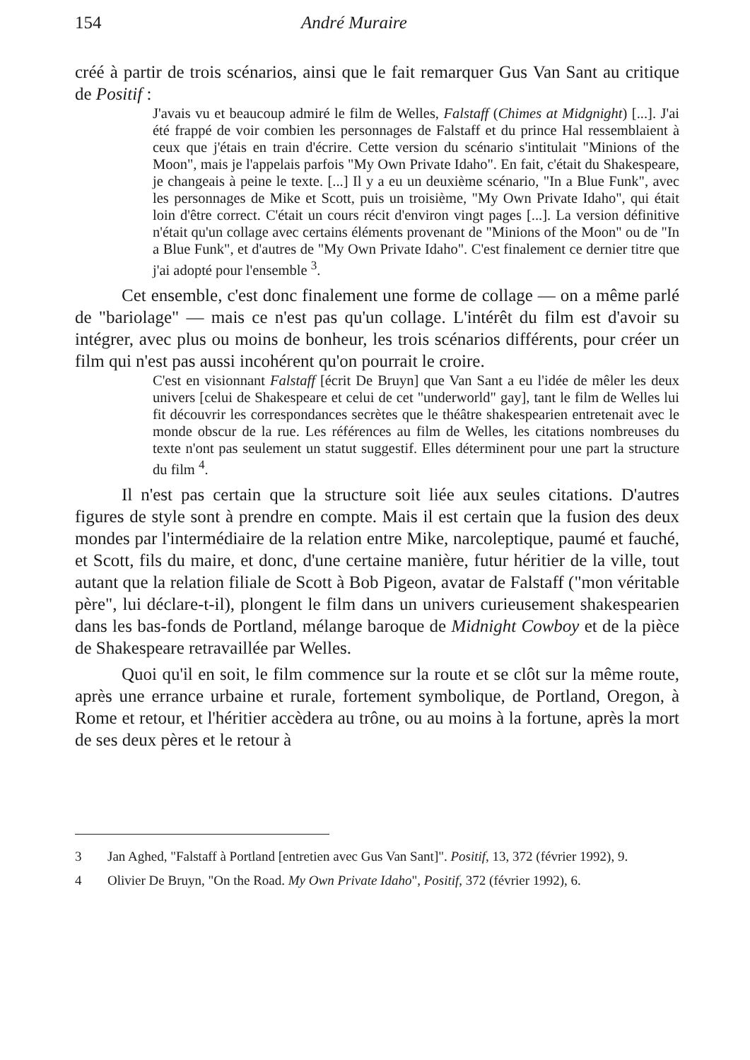154 André Muraire
créé à partir de trois scénarios, ainsi que le fait remarquer Gus Van Sant au critique de Positif :
J'avais vu et beaucoup admiré le film de Welles, Falstaff (Chimes at Midgnight) [...]. J'ai été frappé de voir combien les personnages de Falstaff et du prince Hal ressemblaient à ceux que j'étais en train d'écrire. Cette version du scénario s'intitulait "Minions of the Moon", mais je l'appelais parfois "My Own Private Idaho". En fait, c'était du Shakespeare, je changeais à peine le texte. [...] Il y a eu un deuxième scénario, "In a Blue Funk", avec les personnages de Mike et Scott, puis un troisième, "My Own Private Idaho", qui était loin d'être correct. C'était un cours récit d'environ vingt pages [...]. La version définitive n'était qu'un collage avec certains éléments provenant de "Minions of the Moon" ou de "In a Blue Funk", et d'autres de "My Own Private Idaho". C'est finalement ce dernier titre que j'ai adopté pour l'ensemble <sup>3</sup>.
Cet ensemble, c'est donc finalement une forme de collage — on a même parlé de "bariolage" — mais ce n'est pas qu'un collage. L'intérêt du film est d'avoir su intégrer, avec plus ou moins de bonheur, les trois scénarios différents, pour créer un film qui n'est pas aussi incohérent qu'on pourrait le croire.
C'est en visionnant Falstaff [écrit De Bruyn] que Van Sant a eu l'idée de mêler les deux univers [celui de Shakespeare et celui de cet "underworld" gay], tant le film de Welles lui fit découvrir les correspondances secrètes que le théâtre shakespearien entretenait avec le monde obscur de la rue. Les références au film de Welles, les citations nombreuses du texte n'ont pas seulement un statut suggestif. Elles déterminent pour une part la structure du film <sup>4</sup>.
Il n'est pas certain que la structure soit liée aux seules citations. D'autres figures de style sont à prendre en compte. Mais il est certain que la fusion des deux mondes par l'intermédiaire de la relation entre Mike, narcoleptique, paumé et fauché, et Scott, fils du maire, et donc, d'une certaine manière, futur héritier de la ville, tout autant que la relation filiale de Scott à Bob Pigeon, avatar de Falstaff ("mon véritable père", lui déclare-t-il), plongent le film dans un univers curieusement shakespearien dans les bas-fonds de Portland, mélange baroque de Midnight Cowboy et de la pièce de Shakespeare retravaillée par Welles.
Quoi qu'il en soit, le film commence sur la route et se clôt sur la même route, après une errance urbaine et rurale, fortement symbolique, de Portland, Oregon, à Rome et retour, et l'héritier accèdera au trône, ou au moins à la fortune, après la mort de ses deux pères et le retour à
3 Jan Aghed, "Falstaff à Portland [entretien avec Gus Van Sant]". Positif, 13, 372 (février 1992), 9.
4 Olivier De Bruyn, "On the Road. My Own Private Idaho", Positif, 372 (février 1992), 6.